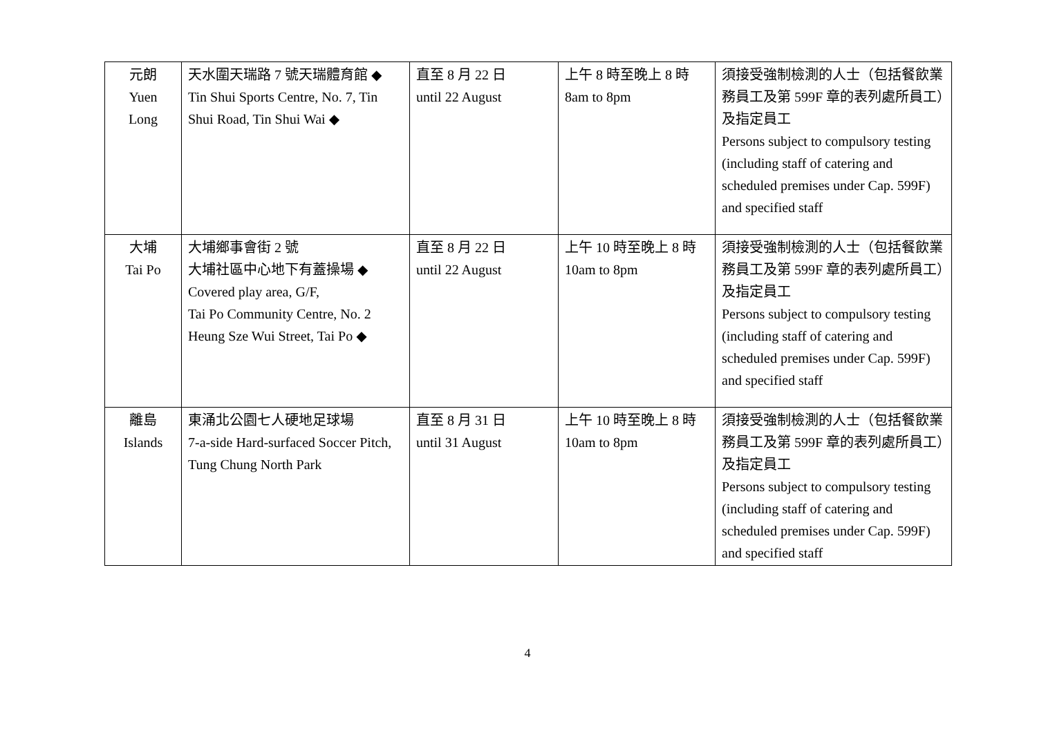| 元朗 Yuen Long | 天水圍天瑞路 7 號天瑞體育館 ◆ Tin Shui Sports Centre, No. 7, Tin Shui Road, Tin Shui Wai ◆ | 直至 8 月 22 日 until 22 August | 上午 8 時至晚上 8 時 8am to 8pm | 須接受強制檢測的人士（包括餐飲業務員工及第 599F 章的表列處所員工）及指定員工 Persons subject to compulsory testing (including staff of catering and scheduled premises under Cap. 599F) and specified staff |
| 大埔 Tai Po | 大埔鄉事會街 2 號 大埔社區中心地下有蓋操場 ◆ Covered play area, G/F, Tai Po Community Centre, No. 2 Heung Sze Wui Street, Tai Po ◆ | 直至 8 月 22 日 until 22 August | 上午 10 時至晚上 8 時 10am to 8pm | 須接受強制檢測的人士（包括餐飲業務員工及第 599F 章的表列處所員工）及指定員工 Persons subject to compulsory testing (including staff of catering and scheduled premises under Cap. 599F) and specified staff |
| 離島 Islands | 東涌北公園七人硬地足球場 7-a-side Hard-surfaced Soccer Pitch, Tung Chung North Park | 直至 8 月 31 日 until 31 August | 上午 10 時至晚上 8 時 10am to 8pm | 須接受強制檢測的人士（包括餐飲業務員工及第 599F 章的表列處所員工）及指定員工 Persons subject to compulsory testing (including staff of catering and scheduled premises under Cap. 599F) and specified staff |
4